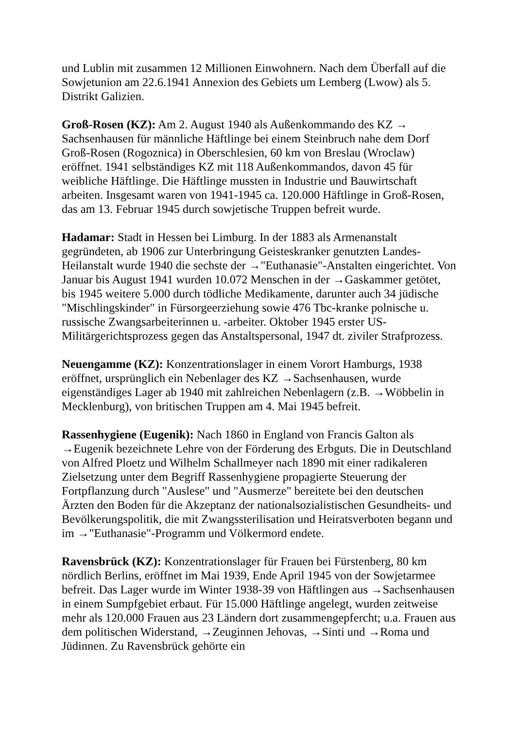und Lublin mit zusammen 12 Millionen Einwohnern. Nach dem Überfall auf die Sowjetunion am 22.6.1941 Annexion des Gebiets um Lemberg (Lwow) als 5. Distrikt Galizien.
Groß-Rosen (KZ): Am 2. August 1940 als Außenkommando des KZ → Sachsenhausen für männliche Häftlinge bei einem Steinbruch nahe dem Dorf Groß-Rosen (Rogoznica) in Oberschlesien, 60 km von Breslau (Wroclaw) eröffnet. 1941 selbständiges KZ mit 118 Außenkommandos, davon 45 für weibliche Häftlinge. Die Häftlinge mussten in Industrie und Bauwirtschaft arbeiten. Insgesamt waren von 1941-1945 ca. 120.000 Häftlinge in Groß-Rosen, das am 13. Februar 1945 durch sowjetische Truppen befreit wurde.
Hadamar: Stadt in Hessen bei Limburg. In der 1883 als Armenanstalt gegründeten, ab 1906 zur Unterbringung Geisteskranker genutzten Landes-Heilanstalt wurde 1940 die sechste der →"Euthanasie"-Anstalten eingerichtet. Von Januar bis August 1941 wurden 10.072 Menschen in der →Gaskammer getötet, bis 1945 weitere 5.000 durch tödliche Medikamente, darunter auch 34 jüdische "Mischlingskinder" in Fürsorgeerziehung sowie 476 Tbc-kranke polnische u. russische Zwangsarbeiterinnen u. -arbeiter. Oktober 1945 erster US-Militärgerichtsprozess gegen das Anstaltspersonal, 1947 dt. ziviler Strafprozess.
Neuengamme (KZ): Konzentrationslager in einem Vorort Hamburgs, 1938 eröffnet, ursprünglich ein Nebenlager des KZ →Sachsenhausen, wurde eigenständiges Lager ab 1940 mit zahlreichen Nebenlagern (z.B. →Wöbbelin in Mecklenburg), von britischen Truppen am 4. Mai 1945 befreit.
Rassenhygiene (Eugenik): Nach 1860 in England von Francis Galton als →Eugenik bezeichnete Lehre von der Förderung des Erbguts. Die in Deutschland von Alfred Ploetz und Wilhelm Schallmeyer nach 1890 mit einer radikaleren Zielsetzung unter dem Begriff Rassenhygiene propagierte Steuerung der Fortpflanzung durch "Auslese" und "Ausmerze" bereitete bei den deutschen Ärzten den Boden für die Akzeptanz der nationalsozialistischen Gesundheits- und Bevölkerungspolitik, die mit Zwangssterilisation und Heiratsverboten begann und im →"Euthanasie"-Programm und Völkermord endete.
Ravensbrück (KZ): Konzentrationslager für Frauen bei Fürstenberg, 80 km nördlich Berlins, eröffnet im Mai 1939, Ende April 1945 von der Sowjetarmee befreit. Das Lager wurde im Winter 1938-39 von Häftlingen aus →Sachsenhausen in einem Sumpfgebiet erbaut. Für 15.000 Häftlinge angelegt, wurden zeitweise mehr als 120.000 Frauen aus 23 Ländern dort zusammengepfercht; u.a. Frauen aus dem politischen Widerstand, →Zeuginnen Jehovas, →Sinti und →Roma und Jüdinnen. Zu Ravensbrück gehörte ein